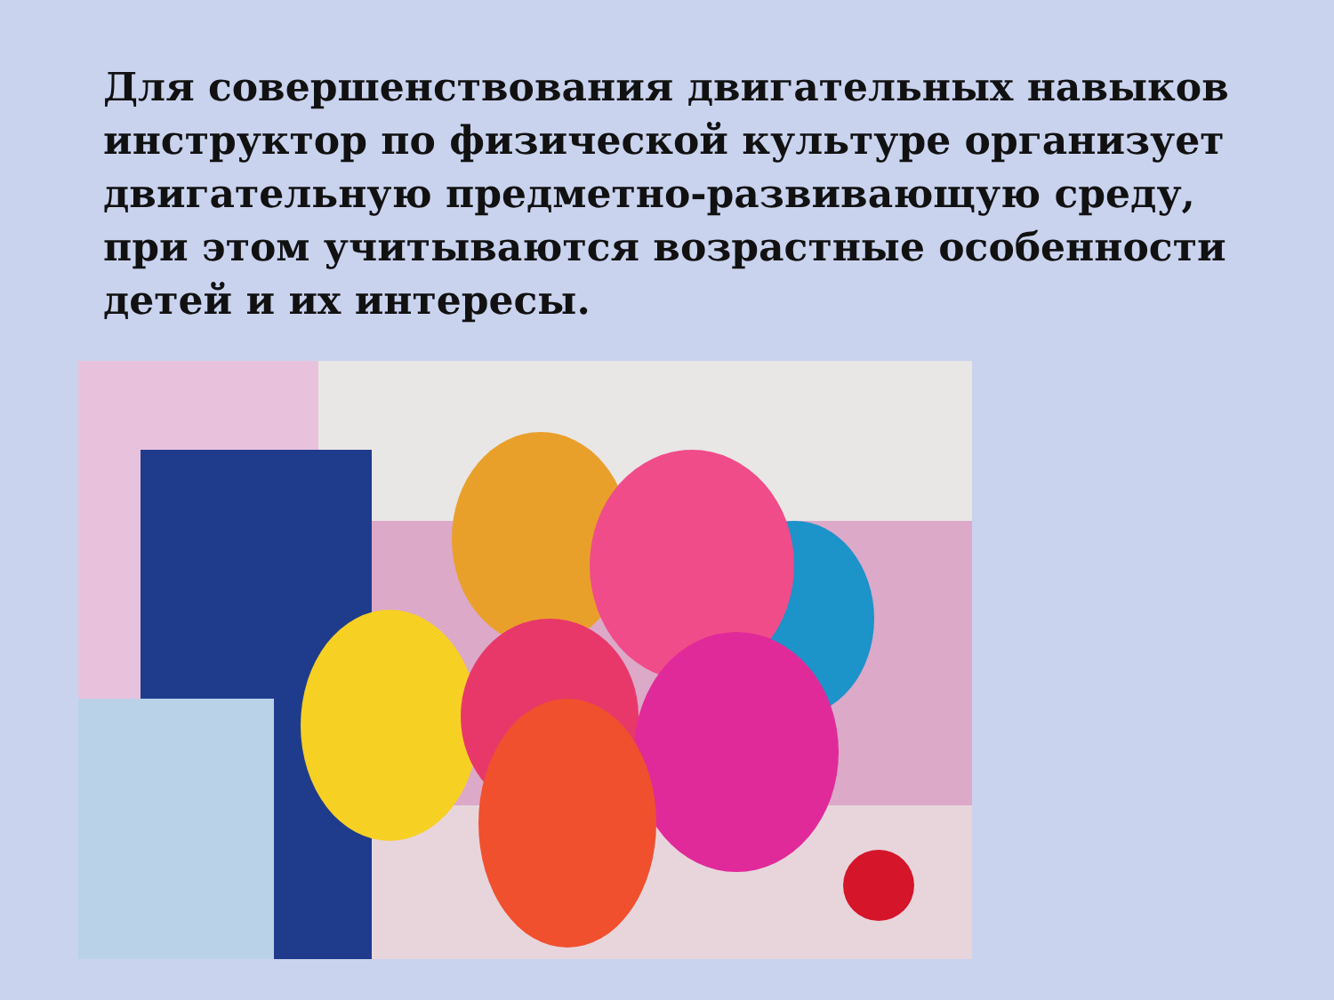Для совершенствования двигательных навыков инструктор по физической культуре организует двигательную предметно-развивающую среду, при этом учитываются возрастные особенности детей и их интересы.